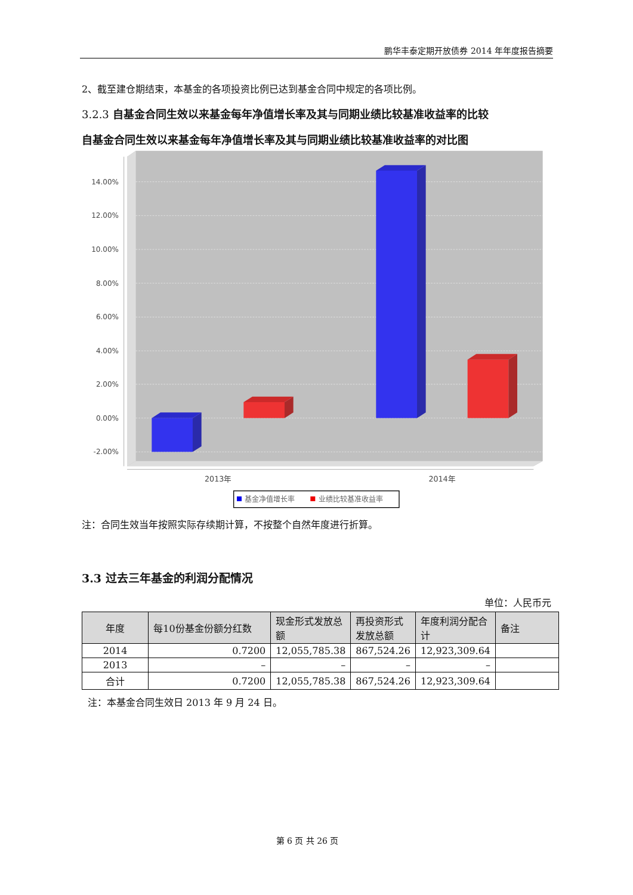鹏华丰泰定期开放债券 2014 年年度报告摘要
2、截至建仓期结束，本基金的各项投资比例已达到基金合同中规定的各项比例。
3.2.3 自基金合同生效以来基金每年净值增长率及其与同期业绩比较基准收益率的比较
自基金合同生效以来基金每年净值增长率及其与同期业绩比较基准收益率的对比图
14.00%
12.00%
10.00%
8.00%
6.00%
4.00%
2.00%
0.00%
-2.00%
2013年
2014年
基金净值增长率
业绩比较基准收益率
注：合同生效当年按照实际存续期计算，不按整个自然年度进行折算。
3.3 过去三年基金的利润分配情况
单位：人民币元
| 年度 | 每10份基金份额分红数 | 现金形式发放总额 | 再投资形式发放总额 | 年度利润分配合计 | 备注 |
| --- | --- | --- | --- | --- | --- |
| 2014 | 0.7200 | 12,055,785.38 | 867,524.26 | 12,923,309.64 | |
| 2013 | – | – | – | – | |
| 合计 | 0.7200 | 12,055,785.38 | 867,524.26 | 12,923,309.64 | |
注：本基金合同生效日 2013 年 9 月 24 日。
第 6 页 共 26 页